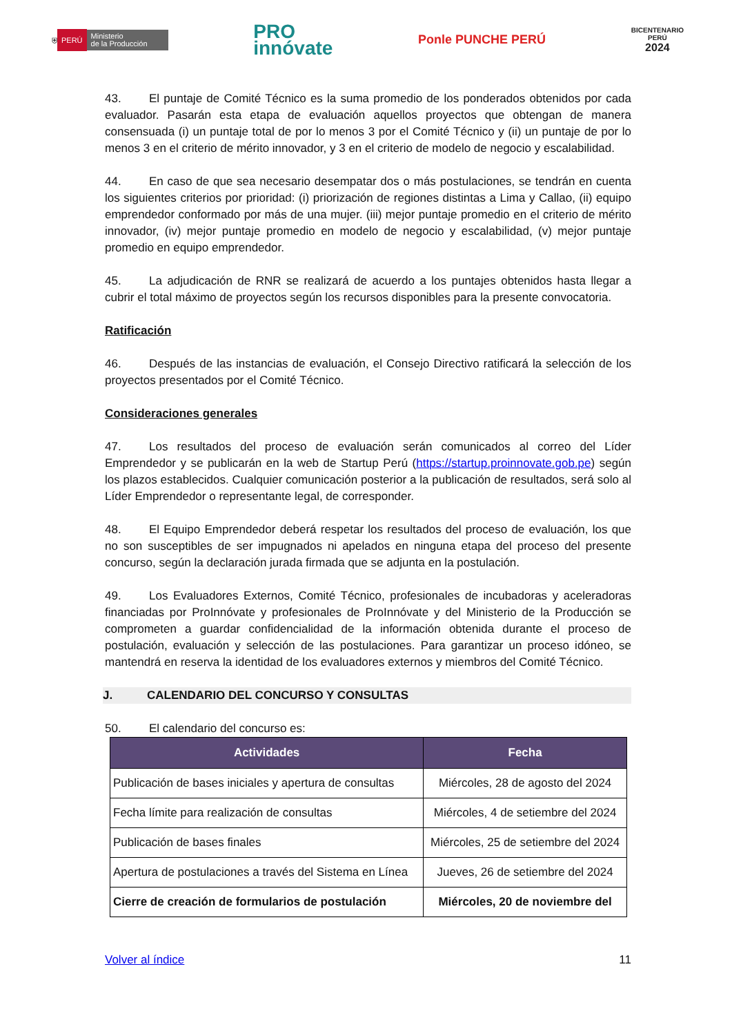⛨ PERÚ Ministerio
de la Producción
PRO
innóvate
Ponle PUNCHE PERÚ
BICENTENARIO
PERÚ
2024
43. El puntaje de Comité Técnico es la suma promedio de los ponderados obtenidos por cada evaluador. Pasarán esta etapa de evaluación aquellos proyectos que obtengan de manera consensuada (i) un puntaje total de por lo menos 3 por el Comité Técnico y (ii) un puntaje de por lo menos 3 en el criterio de mérito innovador, y 3 en el criterio de modelo de negocio y escalabilidad.
44. En caso de que sea necesario desempatar dos o más postulaciones, se tendrán en cuenta los siguientes criterios por prioridad: (i) priorización de regiones distintas a Lima y Callao, (ii) equipo emprendedor conformado por más de una mujer. (iii) mejor puntaje promedio en el criterio de mérito innovador, (iv) mejor puntaje promedio en modelo de negocio y escalabilidad, (v) mejor puntaje promedio en equipo emprendedor.
45. La adjudicación de RNR se realizará de acuerdo a los puntajes obtenidos hasta llegar a cubrir el total máximo de proyectos según los recursos disponibles para la presente convocatoria.
Ratificación
46. Después de las instancias de evaluación, el Consejo Directivo ratificará la selección de los proyectos presentados por el Comité Técnico.
Consideraciones generales
47. Los resultados del proceso de evaluación serán comunicados al correo del Líder Emprendedor y se publicarán en la web de Startup Perú (https://startup.proinnovate.gob.pe) según los plazos establecidos. Cualquier comunicación posterior a la publicación de resultados, será solo al Líder Emprendedor o representante legal, de corresponder.
48. El Equipo Emprendedor deberá respetar los resultados del proceso de evaluación, los que no son susceptibles de ser impugnados ni apelados en ninguna etapa del proceso del presente concurso, según la declaración jurada firmada que se adjunta en la postulación.
49. Los Evaluadores Externos, Comité Técnico, profesionales de incubadoras y aceleradoras financiadas por ProInnóvate y profesionales de ProInnóvate y del Ministerio de la Producción se comprometen a guardar confidencialidad de la información obtenida durante el proceso de postulación, evaluación y selección de las postulaciones. Para garantizar un proceso idóneo, se mantendrá en reserva la identidad de los evaluadores externos y miembros del Comité Técnico.
J. CALENDARIO DEL CONCURSO Y CONSULTAS
50. El calendario del concurso es:
| Actividades | Fecha |
| --- | --- |
| Publicación de bases iniciales y apertura de consultas | Miércoles, 28 de agosto del 2024 |
| Fecha límite para realización de consultas | Miércoles, 4 de setiembre del 2024 |
| Publicación de bases finales | Miércoles, 25 de setiembre del 2024 |
| Apertura de postulaciones a través del Sistema en Línea | Jueves, 26 de setiembre del 2024 |
| Cierre de creación de formularios de postulación | Miércoles, 20 de noviembre del |
Volver al índice 11